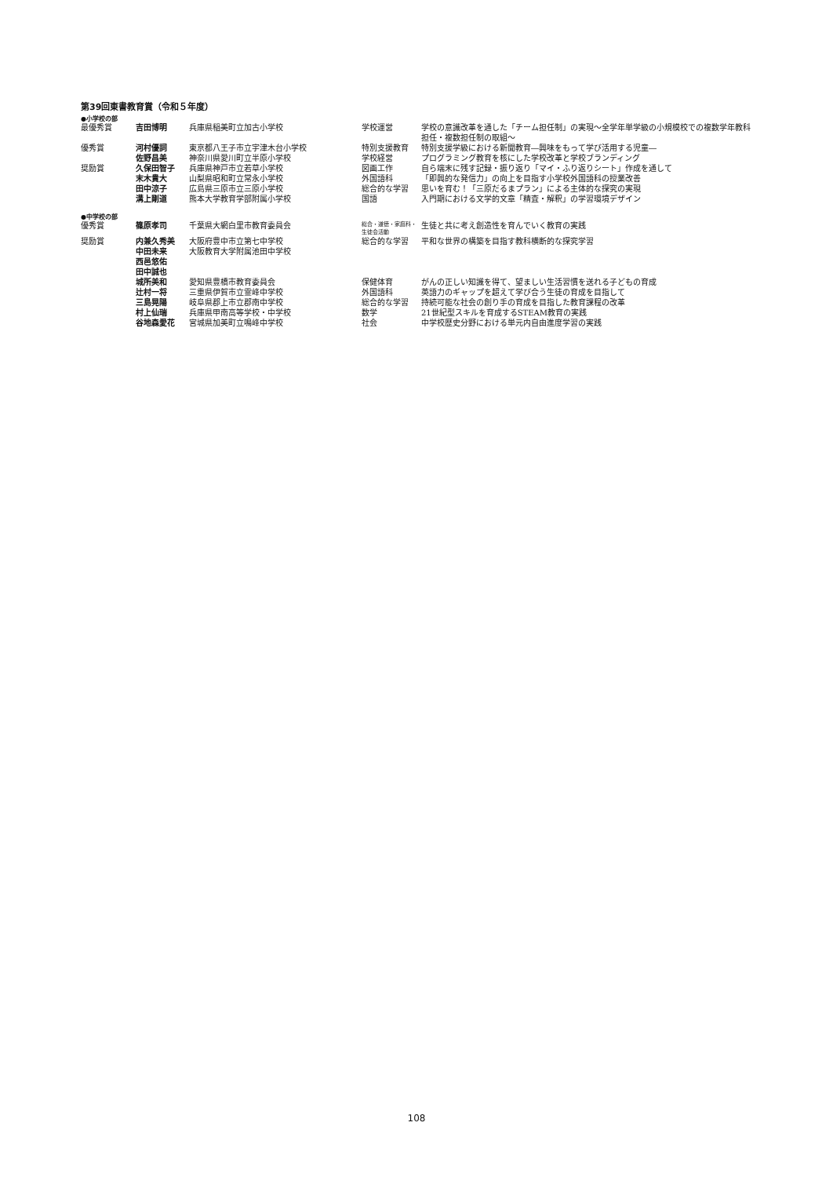第39回東書教育賞（令和５年度）
●小学校の部
| 最優秀賞 | 吉田博明 | 兵庫県稲美町立加古小学校 | 学校運営 | 学校の意識改革を通した「チーム担任制」の実現～全学年単学級の小規模校での複数学年教科担任・複数担任制の取組～ |
| 優秀賞 | 河村優詞 | 東京都八王子市立宇津木台小学校 | 特別支援教育 | 特別支援学級における新聞教育―興味をもって学び活用する児童― |
| | 佐野昌美 | 神奈川県愛川町立半原小学校 | 学校経営 | プログラミング教育を核にした学校改革と学校ブランディング |
| 奨励賞 | 久保田智子 | 兵庫県神戸市立若草小学校 | 図画工作 | 自ら端末に残す記録・振り返り「マイ・ふり返りシート」作成を通して |
| | 末木貴大 | 山梨県昭和町立常永小学校 | 外国語科 | 「即興的な発信力」の向上を目指す小学校外国語科の授業改善 |
| | 田中涼子 | 広島県三原市立三原小学校 | 総合的な学習 | 思いを育む！「三原だるまプラン」による主体的な探究の実現 |
| | 溝上剛道 | 熊本大学教育学部附属小学校 | 国語 | 入門期における文学的文章「精査・解釈」の学習環境デザイン |
●中学校の部
| 優秀賞 | 篠原孝司 | 千葉県大網白里市教育委員会 | 総合・道徳・家庭科・生徒会活動 | 生徒と共に考え創造性を育んでいく教育の実践 |
| 奨励賞 | 内兼久秀美 | 大阪府豊中市立第七中学校 | 総合的な学習 | 平和な世界の構築を目指す教科横断的な探究学習 |
| | 中田未来 | 大阪教育大学附属池田中学校 | | |
| | 西邑悠佑 | | | |
| | 田中誠也 | | | |
| | 城所美和 | 愛知県豊橋市教育委員会 | 保健体育 | がんの正しい知識を得て、望ましい生活習慣を送れる子どもの育成 |
| | 辻村一将 | 三重県伊賀市立霊峰中学校 | 外国語科 | 英語力のギャップを超えて学び合う生徒の育成を目指して |
| | 三島晃陽 | 岐阜県郡上市立郡南中学校 | 総合的な学習 | 持続可能な社会の創り手の育成を目指した教育課程の改革 |
| | 村上仙瑞 | 兵庫県甲南高等学校・中学校 | 数学 | 21世紀型スキルを育成するSTEAM教育の実践 |
| | 谷地森愛花 | 宮城県加美町立鳴峰中学校 | 社会 | 中学校歴史分野における単元内自由進度学習の実践 |
108